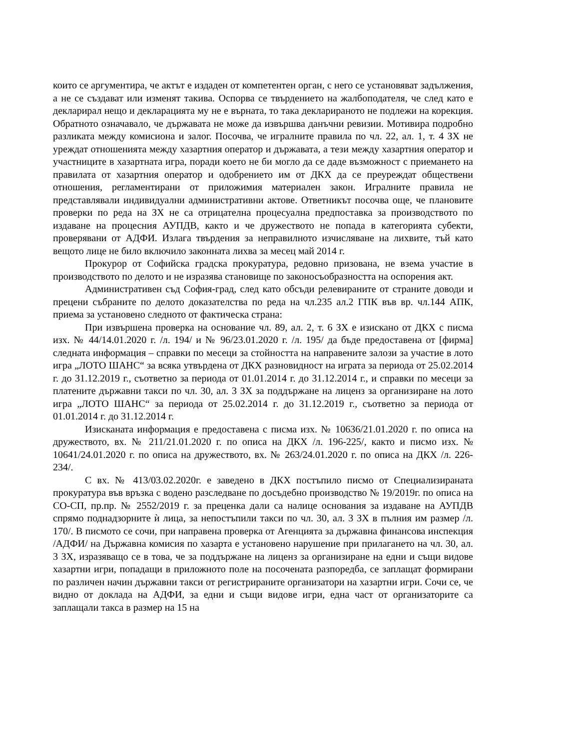които се аргументира, че актът е издаден от компетентен орган, с него се установяват задължения, а не се създават или изменят такива. Оспорва се твърдението на жалбоподателя, че след като е декларирал нещо и декларацията му не е върната, то така декларираното не подлежи на корекция. Обратното означавало, че държавата не може да извършва данъчни ревизии. Мотивира подробно разликата между комисиона и залог. Посочва, че игралните правила по чл. 22, ал. 1, т. 4 ЗХ не уреждат отношенията между хазартния оператор и държавата, а тези между хазартния оператор и участниците в хазартната игра, поради което не би могло да се даде възможност с приемането на правилата от хазартния оператор и одобрението им от ДКХ да се преуреждат обществени отношения, регламентирани от приложимия материален закон. Игралните правила не представлявали индивидуални административни актове. Ответникът посочва още, че плановите проверки по реда на ЗХ не са отрицателна процесуална предпоставка за производството по издаване на процесния АУПДВ, както и че дружеството не попада в категорията субекти, проверявани от АДФИ. Излага твърдения за неправилното изчисляване на лихвите, тъй като вещото лице не било включило законната лихва за месец май 2014 г.
Прокурор от Софийска градска прокуратура, редовно призована, не взема участие в производството по делото и не изразява становище по законосъобразността на оспорения акт.
Административен съд София-град, след като обсъди релевираните от страните доводи и прецени събраните по делото доказателства по реда на чл.235 ал.2 ГПК във вр. чл.144 АПК, приема за установено следното от фактическа страна:
При извършена проверка на основание чл. 89, ал. 2, т. 6 ЗХ е изискано от ДКХ с писма изх. № 44/14.01.2020 г. /л. 194/ и № 96/23.01.2020 г. /л. 195/ да бъде предоставена от [фирма] следната информация – справки по месеци за стойността на направените залози за участие в лото игра „ЛОТО ШАНС“ за всяка утвърдена от ДКХ разновидност на играта за периода от 25.02.2014 г. до 31.12.2019 г., съответно за периода от 01.01.2014 г. до 31.12.2014 г., и справки по месеци за платените държавни такси по чл. 30, ал. 3 ЗХ за поддържане на лиценз за организиране на лото игра „ЛОТО ШАНС“ за периода от 25.02.2014 г. до 31.12.2019 г., съответно за периода от 01.01.2014 г. до 31.12.2014 г.
Изисканата информация е предоставена с писма изх. № 10636/21.01.2020 г. по описа на дружеството, вх. № 211/21.01.2020 г. по описа на ДКХ /л. 196-225/, както и писмо изх. № 10641/24.01.2020 г. по описа на дружеството, вх. № 263/24.01.2020 г. по описа на ДКХ /л. 226-234/.
С вх. № 413/03.02.2020г. е заведено в ДКХ постъпило писмо от Специализираната прокуратура във връзка с водено разследване по досъдебно производство № 19/2019г. по описа на СО-СП, пр.пр. № 2552/2019 г. за преценка дали са налице основания за издаване на АУПДВ спрямо поднадзорните ѝ лица, за непостъпили такси по чл. 30, ал. 3 ЗХ в пълния им размер /л. 170/. В писмото се сочи, при направена проверка от Агенцията за държавна финансова инспекция /АДФИ/ на Държавна комисия по хазарта е установено нарушение при прилагането на чл. 30, ал. 3 ЗХ, изразяващо се в това, че за поддържане на лиценз за организиране на едни и същи видове хазартни игри, попадащи в приложното поле на посочената разпоредба, се заплащат формирани по различен начин държавни такси от регистрираните организатори на хазартни игри. Сочи се, че видно от доклада на АДФИ, за едни и същи видове игри, една част от организаторите са заплащали такса в размер на 15 на